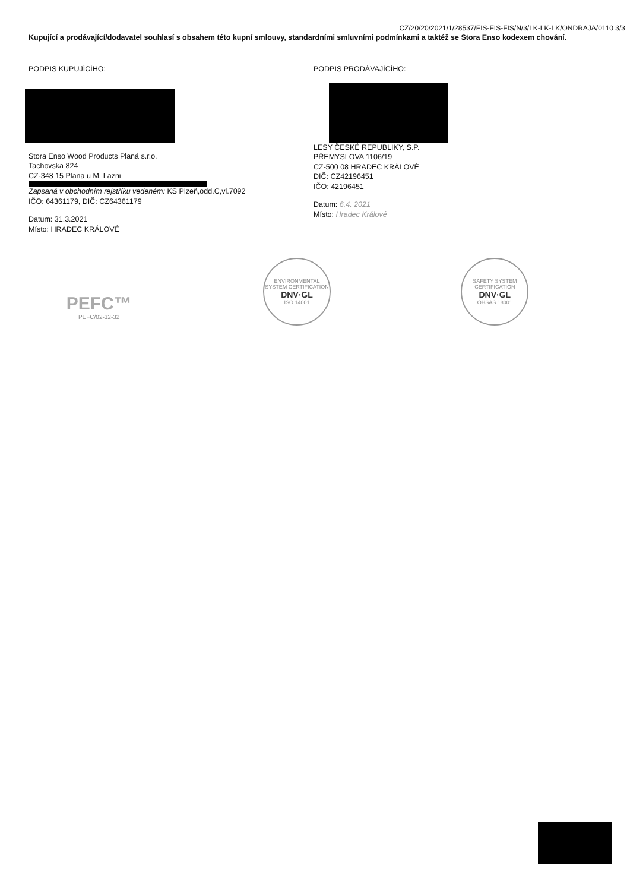CZ/20/20/2021/1/28537/FIS-FIS-FIS/N/3/LK-LK-LK/ONDRAJA/0110 3/3
Kupující a prodávající/dodavatel souhlasí s obsahem této kupní smlouvy, standardními smluvními podmínkami a taktéž se Stora Enso kodexem chování.
PODPIS KUPUJÍCÍHO:
Stora Enso Wood Products Planá s.r.o.
Tachovska 824
CZ-348 15 Plana u M. Lazni
Zapsaná v obchodním rejstříku vedeném: KS Plzeň,odd.C,vl.7092
IČO: 64361179, DIČ: CZ64361179
Datum: 31.3.2021
Místo: HRADEC KRÁLOVÉ
PODPIS PRODÁVAJÍCÍHO:
LESY ČESKÉ REPUBLIKY, S.P.
PŘEMYSLOVA 1106/19
CZ-500 08 HRADEC KRÁLOVÉ
DIČ: CZ42196451
IČO: 42196451
Datum: 6.4. 2021
Místo: Hradec Králové
PEFC™
PEFC/02-32-32
ENVIRONMENTAL SYSTEM CERTIFICATION
DNV·GL
ISO 14001
SAFETY SYSTEM CERTIFICATION
DNV·GL
OHSAS 18001